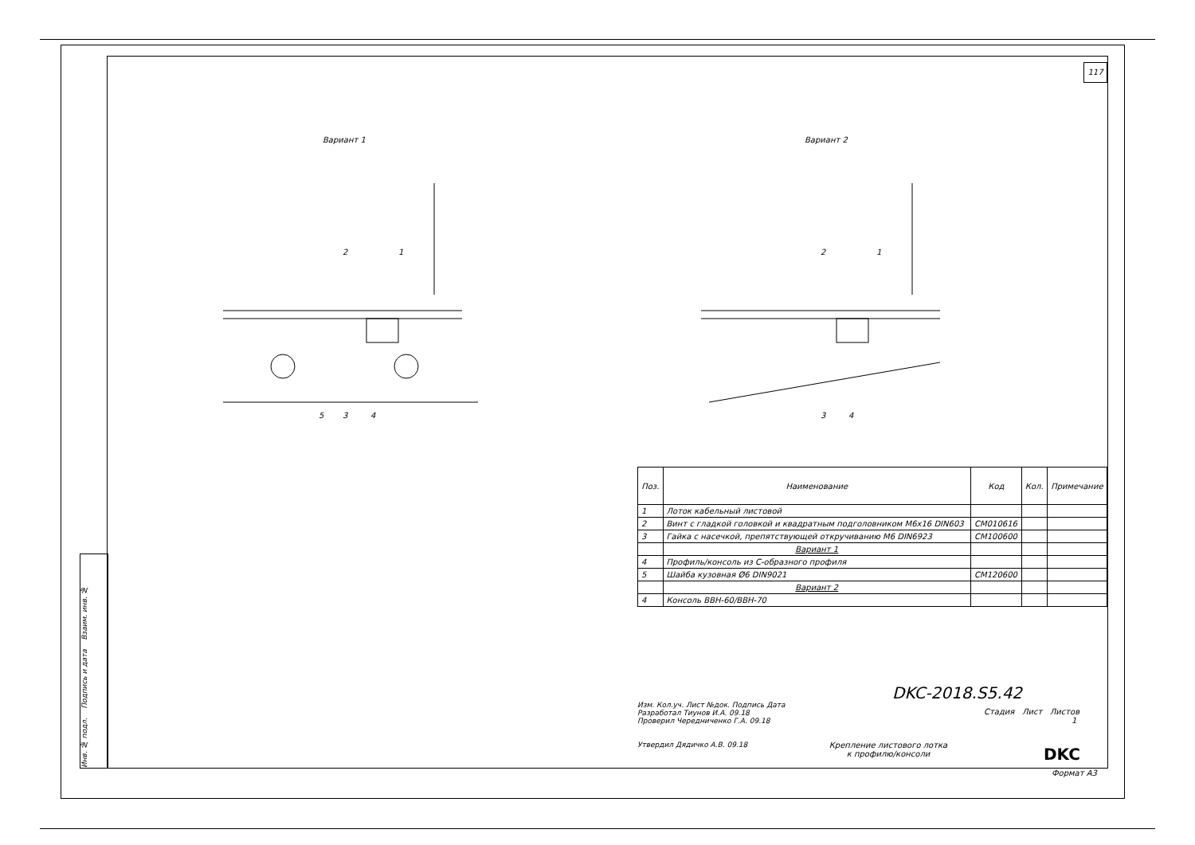117
Инв. № подл. Подпись и дата Взаим. инв. №
Вариант 1 Вариант 2
2
1
5
3
4
2
1
3
4
| Поз. | Наименование | Код | Кол. | Примечание |
| --- | --- | --- | --- | --- |
| 1 | Лоток кабельный листовой | | | |
| 2 | Винт с гладкой головкой и квадратным подголовником M6x16 DIN603 | CM010616 | | |
| 3 | Гайка с насечкой, препятствующей откручиванию М6 DIN6923 | CM100600 | | |
| | Вариант 1 | | | |
| 4 | Профиль/консоль из С-образного профиля | | | |
| 5 | Шайба кузовная Ø6 DIN9021 | CM120600 | | |
| | Вариант 2 | | | |
| 4 | Консоль ВВН-60/ВВН-70 | | | |
Изм. Кол.уч. Лист №док. Подпись Дата
Разработал Тиунов И.А. 09.18
Проверил Чередниченко Г.А. 09.18
Утвердил Дядичко А.В. 09.18
DKC-2018.S5.42
Стадия Лист Листов
1
Крепление листового лотка к профилю/консоли
DKC
Формат А3